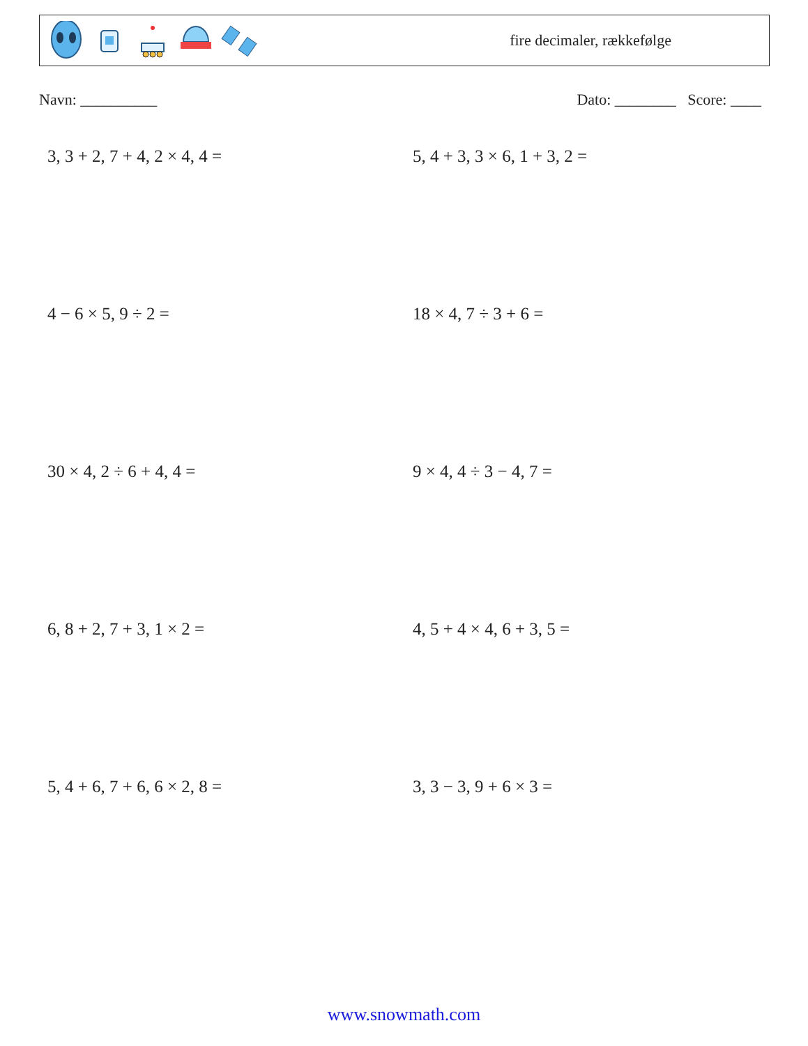fire decimaler, rækkefølge
Navn: __________ Dato: ________ Score: ____
3, 3 + 2, 7 + 4, 2 × 4, 4 =
5, 4 + 3, 3 × 6, 1 + 3, 2 =
4 − 6 × 5, 9 ÷ 2 =
18 × 4, 7 ÷ 3 + 6 =
30 × 4, 2 ÷ 6 + 4, 4 =
9 × 4, 4 ÷ 3 − 4, 7 =
6, 8 + 2, 7 + 3, 1 × 2 =
4, 5 + 4 × 4, 6 + 3, 5 =
5, 4 + 6, 7 + 6, 6 × 2, 8 =
3, 3 − 3, 9 + 6 × 3 =
www.snowmath.com